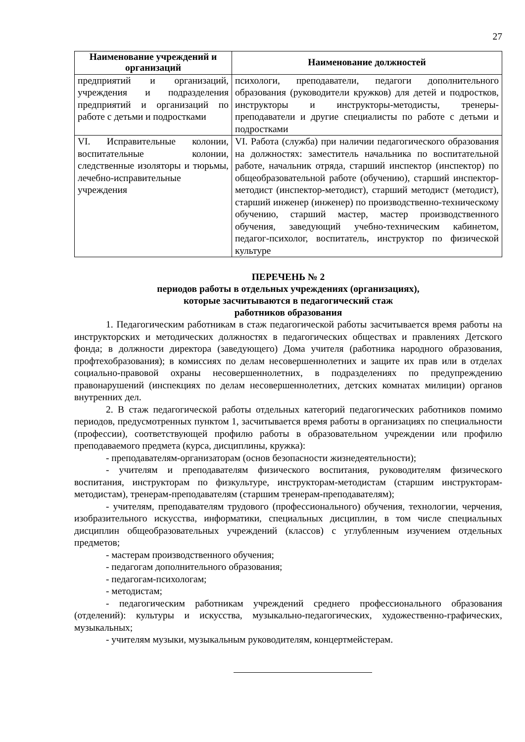27
| Наименование учреждений и организаций | Наименование должностей |
| --- | --- |
| предприятий и организаций, учреждения и подразделения предприятий и организаций по работе с детьми и подростками | психологи, преподаватели, педагоги дополнительного образования (руководители кружков) для детей и подростков, инструкторы и инструкторы-методисты, тренеры-преподаватели и другие специалисты по работе с детьми и подростками |
| VI. Исправительные колонии, воспитательные колонии, следственные изоляторы и тюрьмы, лечебно-исправительные учреждения | VI. Работа (служба) при наличии педагогического образования на должностях: заместитель начальника по воспитательной работе, начальник отряда, старший инспектор (инспектор) по общеобразовательной работе (обучению), старший инспектор-методист (инспектор-методист), старший методист (методист), старший инженер (инженер) по производственно-техническому обучению, старший мастер, мастер производственного обучения, заведующий учебно-техническим кабинетом, педагог-психолог, воспитатель, инструктор по физической культуре |
ПЕРЕЧЕНЬ № 2
периодов работы в отдельных учреждениях (организациях),
которые засчитываются в педагогический стаж
работников образования
1. Педагогическим работникам в стаж педагогической работы засчитывается время работы на инструкторских и методических должностях в педагогических обществах и правлениях Детского фонда; в должности директора (заведующего) Дома учителя (работника народного образования, профтехобразования); в комиссиях по делам несовершеннолетних и защите их прав или в отделах социально-правовой охраны несовершеннолетних, в подразделениях по предупреждению правонарушений (инспекциях по делам несовершеннолетних, детских комнатах милиции) органов внутренних дел.
2. В стаж педагогической работы отдельных категорий педагогических работников помимо периодов, предусмотренных пунктом 1, засчитывается время работы в организациях по специальности (профессии), соответствующей профилю работы в образовательном учреждении или профилю преподаваемого предмета (курса, дисциплины, кружка):
- преподавателям-организаторам (основ безопасности жизнедеятельности);
- учителям и преподавателям физического воспитания, руководителям физического воспитания, инструкторам по физкультуре, инструкторам-методистам (старшим инструкторам-методистам), тренерам-преподавателям (старшим тренерам-преподавателям);
- учителям, преподавателям трудового (профессионального) обучения, технологии, черчения, изобразительного искусства, информатики, специальных дисциплин, в том числе специальных дисциплин общеобразовательных учреждений (классов) с углубленным изучением отдельных предметов;
- мастерам производственного обучения;
- педагогам дополнительного образования;
- педагогам-психологам;
- методистам;
- педагогическим работникам учреждений среднего профессионального образования (отделений): культуры и искусства, музыкально-педагогических, художественно-графических, музыкальных;
- учителям музыки, музыкальным руководителям, концертмейстерам.